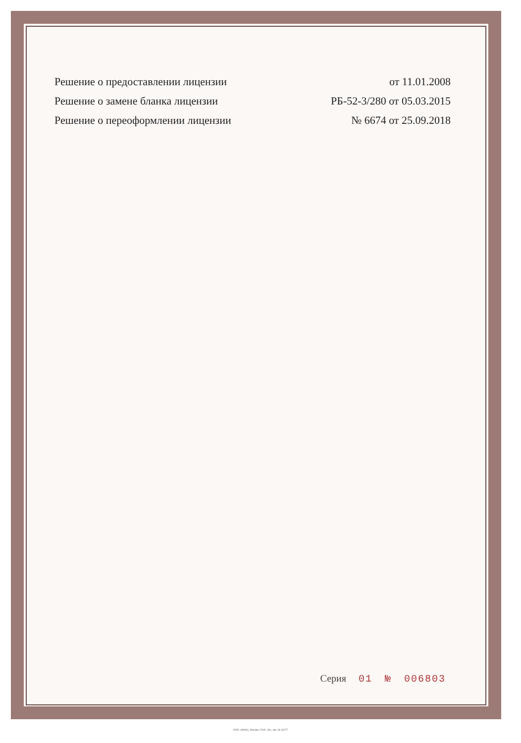Решение о предоставлении лицензии от 11.01.2008
Решение о замене бланка лицензии РБ-52-3/280 от 05.03.2015
Решение о переоформлении лицензии № 6674 от 25.09.2018
Серия 01 № 006803
ООО «ЗНАК», Москва, 2015, «Б», зак. № 44177